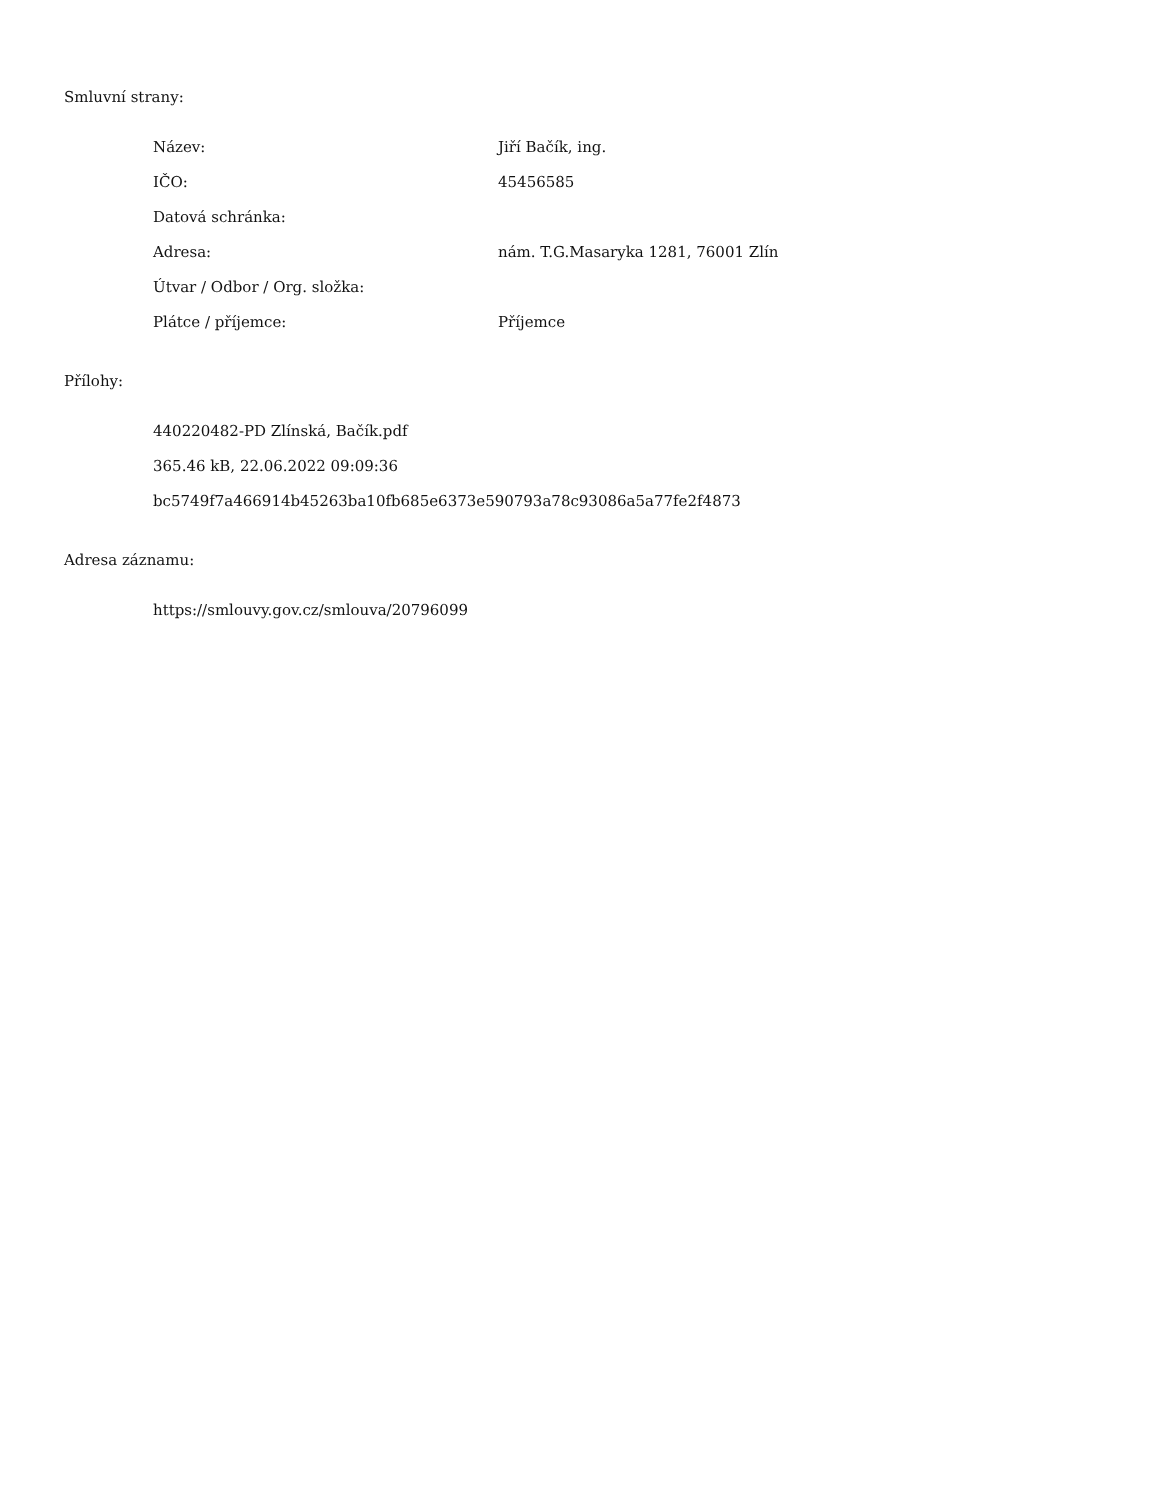Smluvní strany:
| Název: | Jiří Bačík, ing. |
| IČO: | 45456585 |
| Datová schránka: | |
| Adresa: | nám. T.G.Masaryka 1281, 76001 Zlín |
| Útvar / Odbor / Org. složka: | |
| Plátce / příjemce: | Příjemce |
Přílohy:
440220482-PD Zlínská, Bačík.pdf
365.46 kB, 22.06.2022 09:09:36
bc5749f7a466914b45263ba10fb685e6373e590793a78c93086a5a77fe2f4873
Adresa záznamu:
https://smlouvy.gov.cz/smlouva/20796099